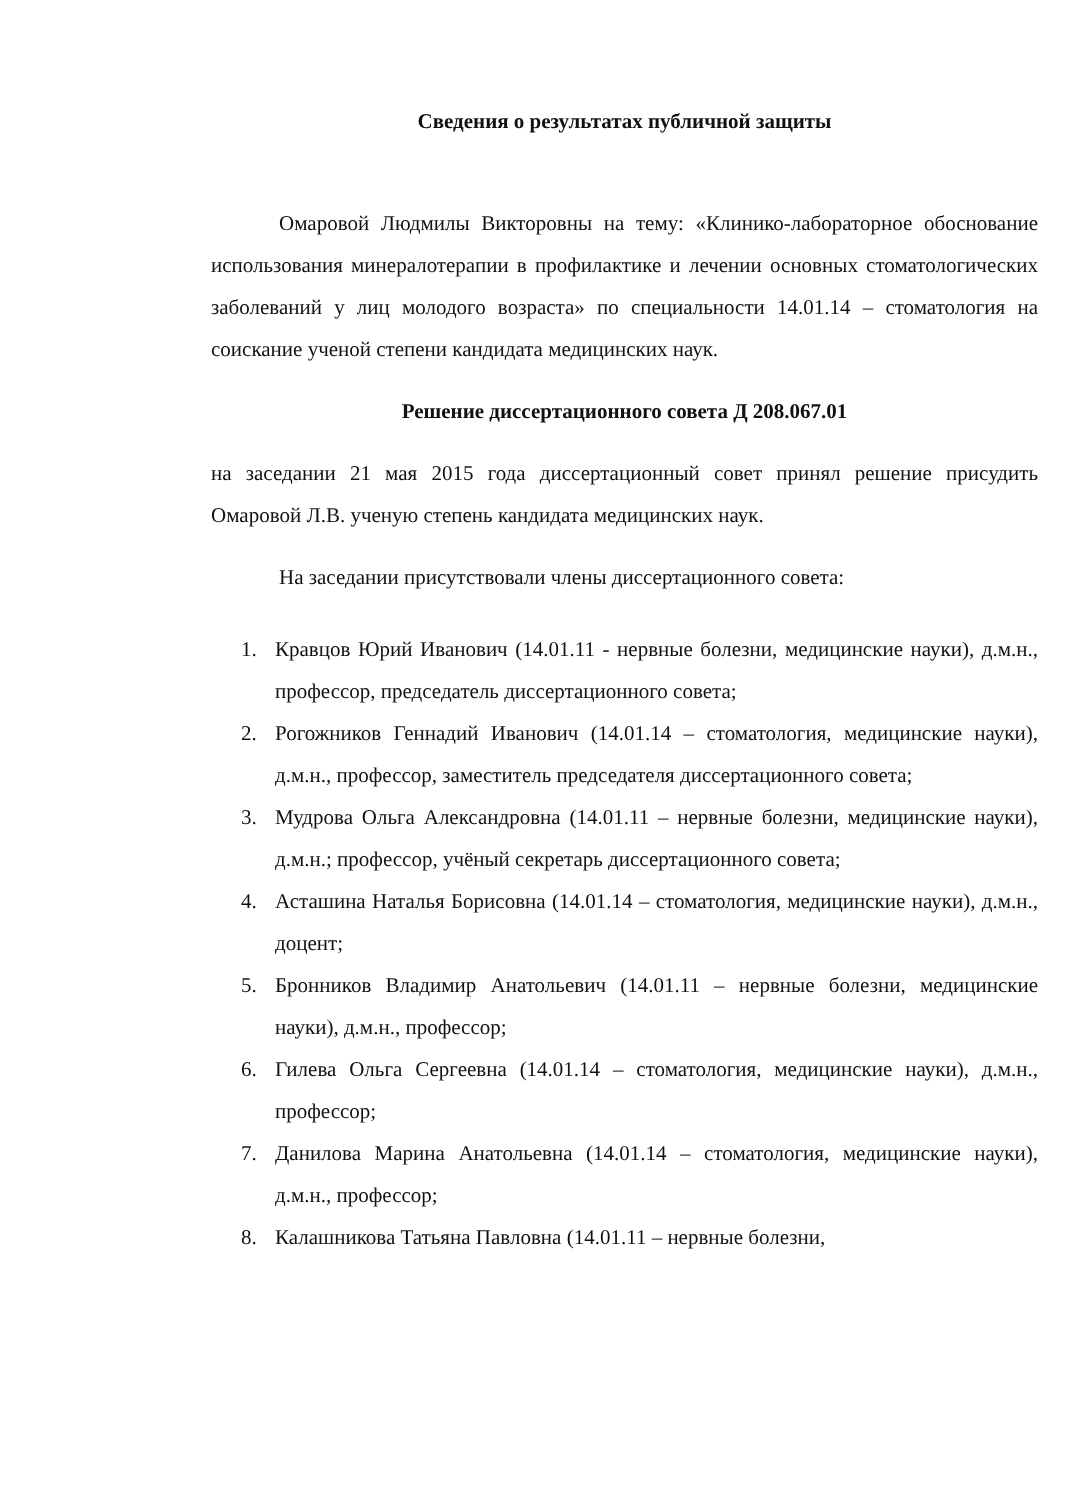Сведения о результатах публичной защиты
Омаровой Людмилы Викторовны на тему: «Клинико-лабораторное обоснование использования минералотерапии в профилактике и лечении основных стоматологических заболеваний у лиц молодого возраста» по специальности 14.01.14 – стоматология на соискание ученой степени кандидата медицинских наук.
Решение диссертационного совета Д 208.067.01
на заседании 21 мая 2015 года диссертационный совет принял решение присудить Омаровой Л.В. ученую степень кандидата медицинских наук.
На заседании присутствовали члены диссертационного совета:
1. Кравцов Юрий Иванович (14.01.11 - нервные болезни, медицинские науки), д.м.н., профессор, председатель диссертационного совета;
2. Рогожников Геннадий Иванович (14.01.14 – стоматология, медицинские науки), д.м.н., профессор, заместитель председателя диссертационного совета;
3. Мудрова Ольга Александровна (14.01.11 – нервные болезни, медицинские науки), д.м.н.; профессор, учёный секретарь диссертационного совета;
4. Асташина Наталья Борисовна (14.01.14 – стоматология, медицинские науки), д.м.н., доцент;
5. Бронников Владимир Анатольевич (14.01.11 – нервные болезни, медицинские науки), д.м.н., профессор;
6. Гилева Ольга Сергеевна (14.01.14 – стоматология, медицинские науки), д.м.н., профессор;
7. Данилова Марина Анатольевна (14.01.14 – стоматология, медицинские науки), д.м.н., профессор;
8. Калашникова Татьяна Павловна (14.01.11 – нервные болезни,